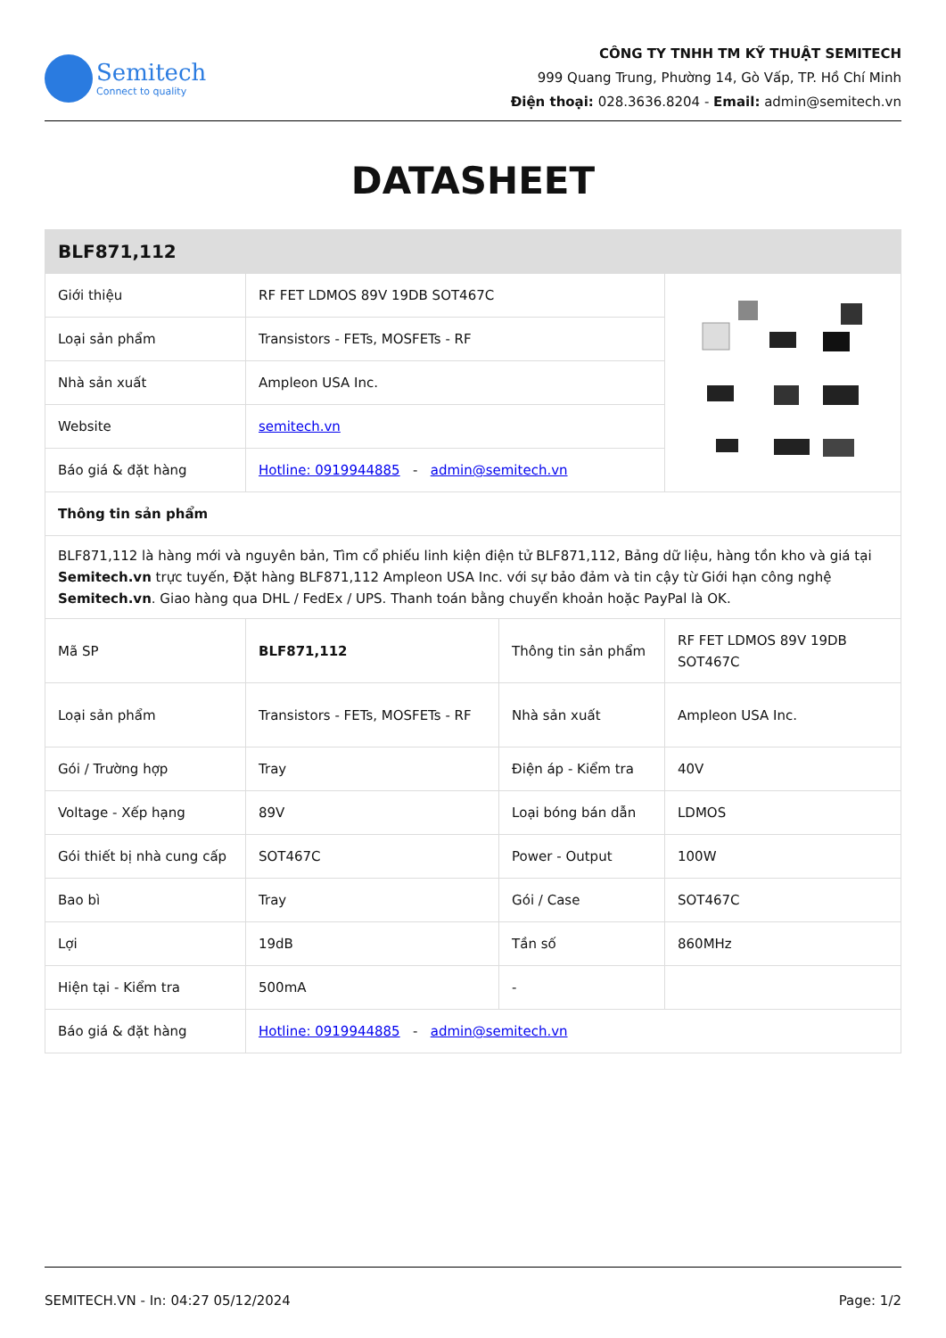Semitech
Connect to quality
CÔNG TY TNHH TM KỸ THUẬT SEMITECH
999 Quang Trung, Phường 14, Gò Vấp, TP. Hồ Chí Minh
Điện thoại: 028.3636.8204 - Email: admin@semitech.vn
DATASHEET
| BLF871,112 | | | |
| Giới thiệu | RF FET LDMOS 89V 19DB SOT467C | | |
| Loại sản phẩm | Transistors - FETs, MOSFETs - RF | | |
| Nhà sản xuất | Ampleon USA Inc. | | |
| Website | semitech.vn | | |
| Báo giá & đặt hàng | Hotline: 0919944885 - admin@semitech.vn | | |
| Thông tin sản phẩm | | | |
| BLF871,112 là hàng mới và nguyên bản, Tìm cổ phiếu linh kiện điện tử BLF871,112, Bảng dữ liệu, hàng tồn kho và giá tại Semitech.vn trực tuyến, Đặt hàng BLF871,112 Ampleon USA Inc. với sự bảo đảm và tin cậy từ Giới hạn công nghệ Semitech.vn . Giao hàng qua DHL / FedEx / UPS. Thanh toán bằng chuyển khoản hoặc PayPal là OK. | | | |
| Mã SP | BLF871,112 | Thông tin sản phẩm | RF FET LDMOS 89V 19DB SOT467C |
| Loại sản phẩm | Transistors - FETs, MOSFETs - RF | Nhà sản xuất | Ampleon USA Inc. |
| Gói / Trường hợp | Tray | Điện áp - Kiểm tra | 40V |
| Voltage - Xếp hạng | 89V | Loại bóng bán dẫn | LDMOS |
| Gói thiết bị nhà cung cấp | SOT467C | Power - Output | 100W |
| Bao bì | Tray | Gói / Case | SOT467C |
| Lợi | 19dB | Tần số | 860MHz |
| Hiện tại - Kiểm tra | 500mA | - | |
| Báo giá & đặt hàng | Hotline: 0919944885 - admin@semitech.vn | | |
SEMITECH.VN - In: 04:27 05/12/2024 Page: 1/2